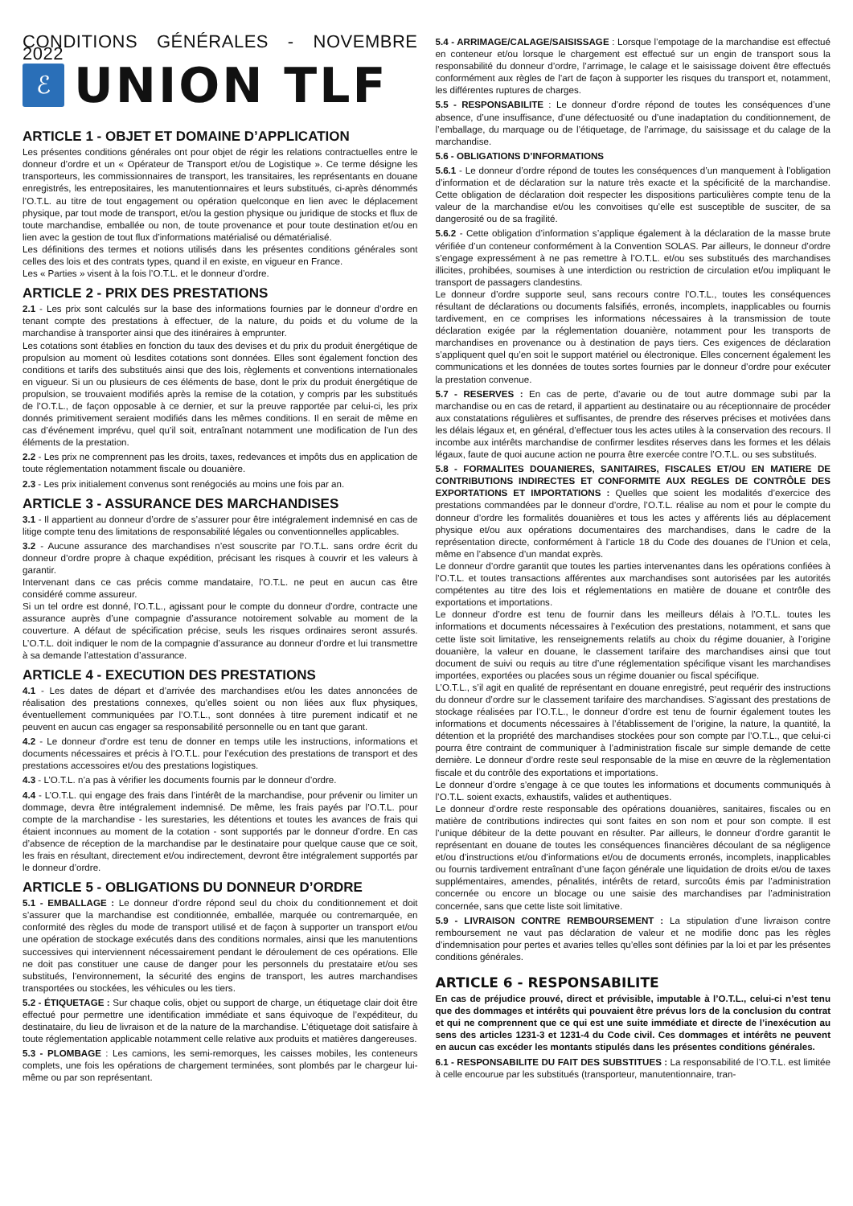CONDITIONS GÉNÉRALES - NOVEMBRE 2022
ℰ
UNION TLF
ARTICLE 1 - OBJET ET DOMAINE D’APPLICATION
Les présentes conditions générales ont pour objet de régir les relations contractuelles entre le donneur d’ordre et un « Opérateur de Transport et/ou de Logistique ». Ce terme désigne les transporteurs, les commissionnaires de transport, les transitaires, les représentants en douane enregistrés, les entrepositaires, les manutentionnaires et leurs substitués, ci-après dénommés l’O.T.L. au titre de tout engagement ou opération quelconque en lien avec le déplacement physique, par tout mode de transport, et/ou la gestion physique ou juridique de stocks et flux de toute marchandise, emballée ou non, de toute provenance et pour toute destination et/ou en lien avec la gestion de tout flux d’informations matérialisé ou dématérialisé.
Les définitions des termes et notions utilisés dans les présentes conditions générales sont celles des lois et des contrats types, quand il en existe, en vigueur en France.
Les « Parties » visent à la fois l’O.T.L. et le donneur d’ordre.
ARTICLE 2 - PRIX DES PRESTATIONS
2.1 - Les prix sont calculés sur la base des informations fournies par le donneur d’ordre en tenant compte des prestations à effectuer, de la nature, du poids et du volume de la marchandise à transporter ainsi que des itinéraires à emprunter.
Les cotations sont établies en fonction du taux des devises et du prix du produit énergétique de propulsion au moment où lesdites cotations sont données. Elles sont également fonction des conditions et tarifs des substitués ainsi que des lois, règlements et conventions internationales en vigueur. Si un ou plusieurs de ces éléments de base, dont le prix du produit énergétique de propulsion, se trouvaient modifiés après la remise de la cotation, y compris par les substitués de l’O.T.L., de façon opposable à ce dernier, et sur la preuve rapportée par celui-ci, les prix donnés primitivement seraient modifiés dans les mêmes conditions. Il en serait de même en cas d’événement imprévu, quel qu’il soit, entraînant notamment une modification de l’un des éléments de la prestation.
2.2 - Les prix ne comprennent pas les droits, taxes, redevances et impôts dus en application de toute réglementation notamment fiscale ou douanière.
2.3 - Les prix initialement convenus sont renégociés au moins une fois par an.
ARTICLE 3 - ASSURANCE DES MARCHANDISES
3.1 - Il appartient au donneur d’ordre de s’assurer pour être intégralement indemnisé en cas de litige compte tenu des limitations de responsabilité légales ou conventionnelles applicables.
3.2 - Aucune assurance des marchandises n’est souscrite par l’O.T.L. sans ordre écrit du donneur d’ordre propre à chaque expédition, précisant les risques à couvrir et les valeurs à garantir.
Intervenant dans ce cas précis comme mandataire, l’O.T.L. ne peut en aucun cas être considéré comme assureur.
Si un tel ordre est donné, l’O.T.L., agissant pour le compte du donneur d’ordre, contracte une assurance auprès d’une compagnie d’assurance notoirement solvable au moment de la couverture. A défaut de spécification précise, seuls les risques ordinaires seront assurés. L’O.T.L. doit indiquer le nom de la compagnie d’assurance au donneur d’ordre et lui transmettre à sa demande l’attestation d’assurance.
ARTICLE 4 - EXECUTION DES PRESTATIONS
4.1 - Les dates de départ et d’arrivée des marchandises et/ou les dates annoncées de réalisation des prestations connexes, qu’elles soient ou non liées aux flux physiques, éventuellement communiquées par l’O.T.L., sont données à titre purement indicatif et ne peuvent en aucun cas engager sa responsabilité personnelle ou en tant que garant.
4.2 - Le donneur d’ordre est tenu de donner en temps utile les instructions, informations et documents nécessaires et précis à l’O.T.L. pour l’exécution des prestations de transport et des prestations accessoires et/ou des prestations logistiques.
4.3 - L’O.T.L. n’a pas à vérifier les documents fournis par le donneur d’ordre.
4.4 - L’O.T.L. qui engage des frais dans l’intérêt de la marchandise, pour prévenir ou limiter un dommage, devra être intégralement indemnisé. De même, les frais payés par l’O.T.L. pour compte de la marchandise - les surestaries, les détentions et toutes les avances de frais qui étaient inconnues au moment de la cotation - sont supportés par le donneur d’ordre. En cas d’absence de réception de la marchandise par le destinataire pour quelque cause que ce soit, les frais en résultant, directement et/ou indirectement, devront être intégralement supportés par le donneur d’ordre.
ARTICLE 5 - OBLIGATIONS DU DONNEUR D’ORDRE
5.1 - EMBALLAGE : Le donneur d’ordre répond seul du choix du conditionnement et doit s’assurer que la marchandise est conditionnée, emballée, marquée ou contremarquée, en conformité des règles du mode de transport utilisé et de façon à supporter un transport et/ou une opération de stockage exécutés dans des conditions normales, ainsi que les manutentions successives qui interviennent nécessairement pendant le déroulement de ces opérations. Elle ne doit pas constituer une cause de danger pour les personnels du prestataire et/ou ses substitués, l’environnement, la sécurité des engins de transport, les autres marchandises transportées ou stockées, les véhicules ou les tiers.
5.2 - ÉTIQUETAGE : Sur chaque colis, objet ou support de charge, un étiquetage clair doit être effectué pour permettre une identification immédiate et sans équivoque de l’expéditeur, du destinataire, du lieu de livraison et de la nature de la marchandise. L’étiquetage doit satisfaire à toute réglementation applicable notamment celle relative aux produits et matières dangereuses.
5.3 - PLOMBAGE : Les camions, les semi-remorques, les caisses mobiles, les conteneurs complets, une fois les opérations de chargement terminées, sont plombés par le chargeur lui-même ou par son représentant.
5.4 - ARRIMAGE/CALAGE/SAISISSAGE : Lorsque l’empotage de la marchandise est effectué en conteneur et/ou lorsque le chargement est effectué sur un engin de transport sous la responsabilité du donneur d’ordre, l’arrimage, le calage et le saisissage doivent être effectués conformément aux règles de l’art de façon à supporter les risques du transport et, notamment, les différentes ruptures de charges.
5.5 - RESPONSABILITE : Le donneur d’ordre répond de toutes les conséquences d’une absence, d’une insuffisance, d’une défectuosité ou d’une inadaptation du conditionnement, de l’emballage, du marquage ou de l’étiquetage, de l’arrimage, du saisissage et du calage de la marchandise.
5.6 - OBLIGATIONS D’INFORMATIONS
5.6.1 - Le donneur d’ordre répond de toutes les conséquences d’un manquement à l’obligation d’information et de déclaration sur la nature très exacte et la spécificité de la marchandise. Cette obligation de déclaration doit respecter les dispositions particulières compte tenu de la valeur de la marchandise et/ou les convoitises qu’elle est susceptible de susciter, de sa dangerosité ou de sa fragilité.
5.6.2 - Cette obligation d’information s’applique également à la déclaration de la masse brute vérifiée d’un conteneur conformément à la Convention SOLAS. Par ailleurs, le donneur d’ordre s’engage expressément à ne pas remettre à l’O.T.L. et/ou ses substitués des marchandises illicites, prohibées, soumises à une interdiction ou restriction de circulation et/ou impliquant le transport de passagers clandestins.
Le donneur d’ordre supporte seul, sans recours contre l’O.T.L., toutes les conséquences résultant de déclarations ou documents falsifiés, erronés, incomplets, inapplicables ou fournis tardivement, en ce comprises les informations nécessaires à la transmission de toute déclaration exigée par la réglementation douanière, notamment pour les transports de marchandises en provenance ou à destination de pays tiers. Ces exigences de déclaration s’appliquent quel qu’en soit le support matériel ou électronique. Elles concernent également les communications et les données de toutes sortes fournies par le donneur d’ordre pour exécuter la prestation convenue.
5.7 - RESERVES : En cas de perte, d’avarie ou de tout autre dommage subi par la marchandise ou en cas de retard, il appartient au destinataire ou au réceptionnaire de procéder aux constatations régulières et suffisantes, de prendre des réserves précises et motivées dans les délais légaux et, en général, d’effectuer tous les actes utiles à la conservation des recours. Il incombe aux intérêts marchandise de confirmer lesdites réserves dans les formes et les délais légaux, faute de quoi aucune action ne pourra être exercée contre l’O.T.L. ou ses substitués.
5.8 - FORMALITES DOUANIERES, SANITAIRES, FISCALES ET/OU EN MATIERE DE CONTRIBUTIONS INDIRECTES ET CONFORMITE AUX REGLES DE CONTRÔLE DES EXPORTATIONS ET IMPORTATIONS : Quelles que soient les modalités d’exercice des prestations commandées par le donneur d’ordre, l’O.T.L. réalise au nom et pour le compte du donneur d’ordre les formalités douanières et tous les actes y afférents liés au déplacement physique et/ou aux opérations documentaires des marchandises, dans le cadre de la représentation directe, conformément à l’article 18 du Code des douanes de l’Union et cela, même en l’absence d’un mandat exprès.
Le donneur d’ordre garantit que toutes les parties intervenantes dans les opérations confiées à l’O.T.L. et toutes transactions afférentes aux marchandises sont autorisées par les autorités compétentes au titre des lois et réglementations en matière de douane et contrôle des exportations et importations.
Le donneur d’ordre est tenu de fournir dans les meilleurs délais à l’O.T.L. toutes les informations et documents nécessaires à l’exécution des prestations, notamment, et sans que cette liste soit limitative, les renseignements relatifs au choix du régime douanier, à l’origine douanière, la valeur en douane, le classement tarifaire des marchandises ainsi que tout document de suivi ou requis au titre d’une réglementation spécifique visant les marchandises importées, exportées ou placées sous un régime douanier ou fiscal spécifique.
L’O.T.L., s’il agit en qualité de représentant en douane enregistré, peut requérir des instructions du donneur d’ordre sur le classement tarifaire des marchandises. S’agissant des prestations de stockage réalisées par l’O.T.L., le donneur d’ordre est tenu de fournir également toutes les informations et documents nécessaires à l’établissement de l’origine, la nature, la quantité, la détention et la propriété des marchandises stockées pour son compte par l’O.T.L., que celui-ci pourra être contraint de communiquer à l’administration fiscale sur simple demande de cette dernière. Le donneur d’ordre reste seul responsable de la mise en œuvre de la règlementation fiscale et du contrôle des exportations et importations.
Le donneur d’ordre s’engage à ce que toutes les informations et documents communiqués à l’O.T.L. soient exacts, exhaustifs, valides et authentiques.
Le donneur d’ordre reste responsable des opérations douanières, sanitaires, fiscales ou en matière de contributions indirectes qui sont faites en son nom et pour son compte. Il est l’unique débiteur de la dette pouvant en résulter. Par ailleurs, le donneur d’ordre garantit le représentant en douane de toutes les conséquences financières découlant de sa négligence et/ou d’instructions et/ou d’informations et/ou de documents erronés, incomplets, inapplicables ou fournis tardivement entraînant d’une façon générale une liquidation de droits et/ou de taxes supplémentaires, amendes, pénalités, intérêts de retard, surcoûts émis par l’administration concernée ou encore un blocage ou une saisie des marchandises par l’administration concernée, sans que cette liste soit limitative.
5.9 - LIVRAISON CONTRE REMBOURSEMENT : La stipulation d’une livraison contre remboursement ne vaut pas déclaration de valeur et ne modifie donc pas les règles d’indemnisation pour pertes et avaries telles qu’elles sont définies par la loi et par les présentes conditions générales.
ARTICLE 6 - RESPONSABILITE
En cas de préjudice prouvé, direct et prévisible, imputable à l’O.T.L., celui-ci n’est tenu que des dommages et intérêts qui pouvaient être prévus lors de la conclusion du contrat et qui ne comprennent que ce qui est une suite immédiate et directe de l’inexécution au sens des articles 1231-3 et 1231-4 du Code civil. Ces dommages et intérêts ne peuvent en aucun cas excéder les montants stipulés dans les présentes conditions générales.
6.1 - RESPONSABILITE DU FAIT DES SUBSTITUES : La responsabilité de l’O.T.L. est limitée à celle encourue par les substitués (transporteur, manutentionnaire, tran-